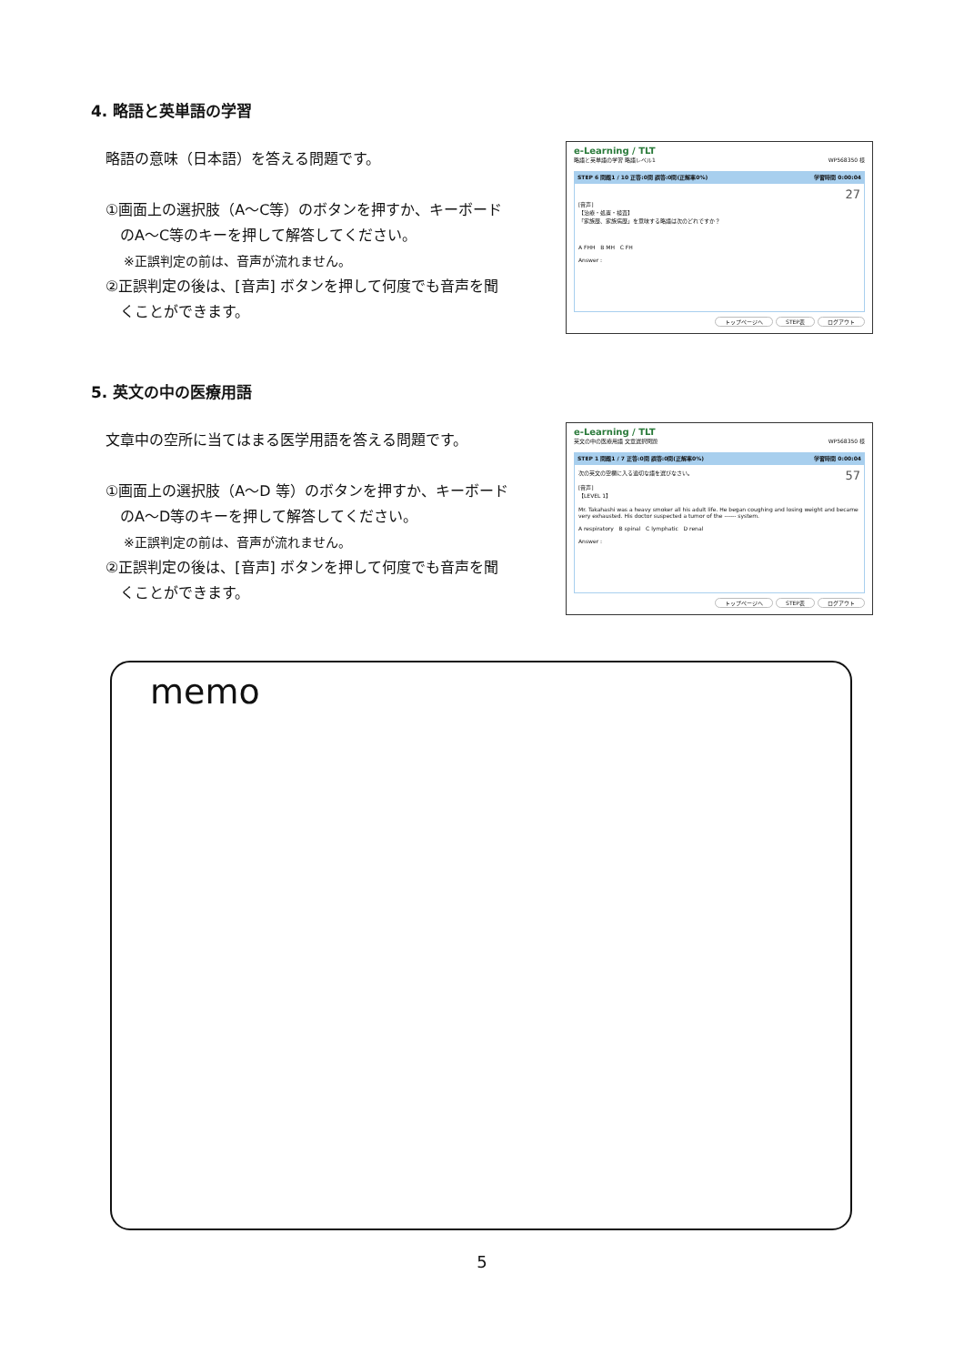4. 略語と英単語の学習
略語の意味（日本語）を答える問題です。
①画面上の選択肢（A～C等）のボタンを押すか、キーボード
のA～C等のキーを押して解答してください。
※正誤判定の前は、音声が流れません。
②正誤判定の後は、[音声] ボタンを押して何度でも音声を聞
くことができます。
e-Learning / TLT
略語と英単語の学習 略語レベル1 WP568350 様
STEP 6 問題1 / 10 正答:0問 誤答:0問(正解率0%) 学習時間 0:00:04
27
[音声]
【治療・処置・検査】
「家族歴、家族病歴」を意味する略語は次のどれですか？
A FHH B MH C FH
Answer :
トップページへ STEP表 ログアウト
5. 英文の中の医療用語
文章中の空所に当てはまる医学用語を答える問題です。
①画面上の選択肢（A～D 等）のボタンを押すか、キーボード
のA～D等のキーを押して解答してください。
※正誤判定の前は、音声が流れません。
②正誤判定の後は、[音声] ボタンを押して何度でも音声を聞
くことができます。
e-Learning / TLT
英文の中の医療用語 文章選択問題 WP568350 様
STEP 1 問題1 / 7 正答:0問 誤答:0問(正解率0%) 学習時間 0:00:04
57 次の英文の空欄に入る適切な語を選びなさい。
[音声]
【LEVEL 1】
Mr. Takahashi was a heavy smoker all his adult life. He began coughing and losing weight and became very exhausted. His doctor suspected a tumor of the ------ system.
A respiratory B spinal C lymphatic D renal
Answer :
トップページへ STEP表 ログアウト
memo
5